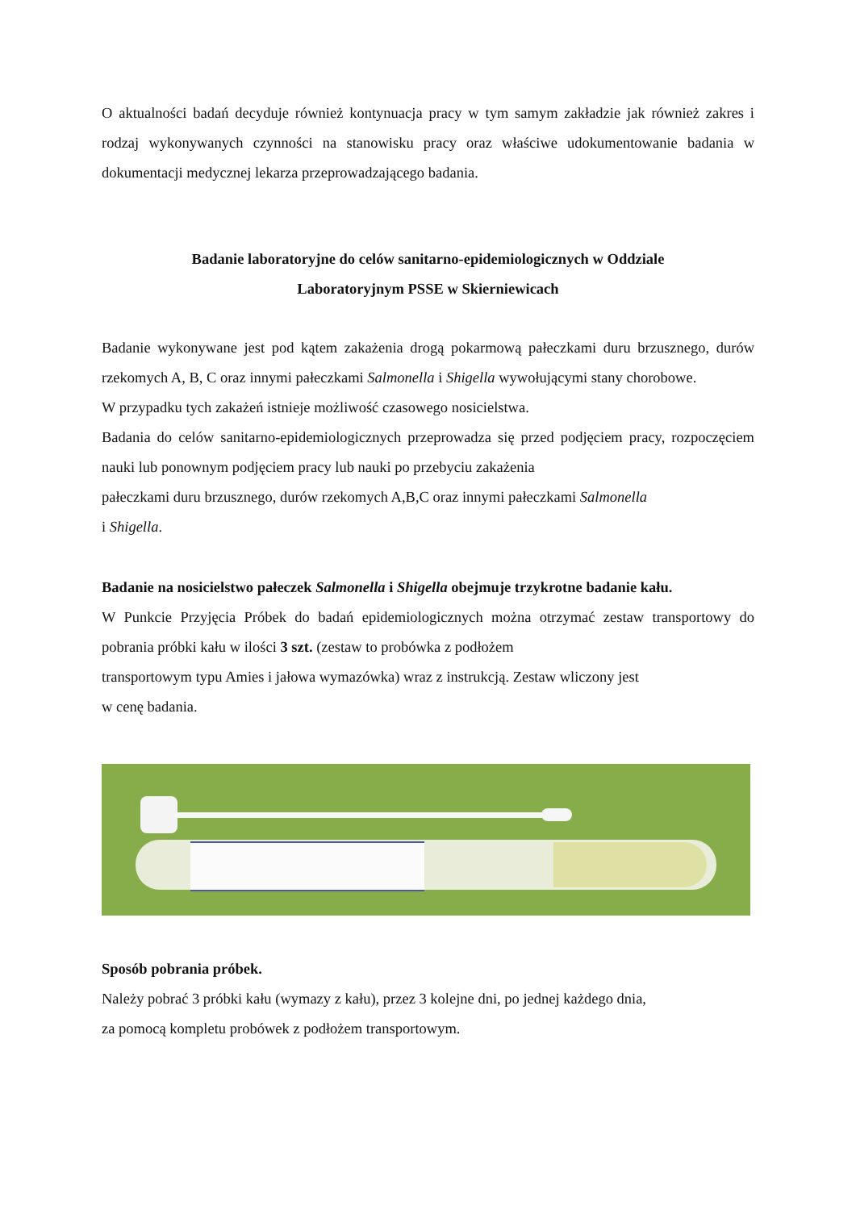O aktualności badań decyduje również kontynuacja pracy w tym samym zakładzie jak również zakres i rodzaj wykonywanych czynności na stanowisku pracy oraz właściwe udokumentowanie badania w dokumentacji medycznej lekarza przeprowadzającego badania.
Badanie laboratoryjne do celów sanitarno-epidemiologicznych w Oddziale
Laboratoryjnym PSSE w Skierniewicach
Badanie wykonywane jest pod kątem zakażenia drogą pokarmową pałeczkami duru brzusznego, durów rzekomych A, B, C oraz innymi pałeczkami Salmonella i Shigella wywołującymi stany chorobowe.
W przypadku tych zakażeń istnieje możliwość czasowego nosicielstwa.
Badania do celów sanitarno-epidemiologicznych przeprowadza się przed podjęciem pracy, rozpoczęciem nauki lub ponownym podjęciem pracy lub nauki po przebyciu zakażenia
pałeczkami duru brzusznego, durów rzekomych A,B,C oraz innymi pałeczkami Salmonella
i Shigella.
Badanie na nosicielstwo pałeczek Salmonella i Shigella obejmuje trzykrotne badanie kału.
W Punkcie Przyjęcia Próbek do badań epidemiologicznych można otrzymać zestaw transportowy do pobrania próbki kału w ilości 3 szt. (zestaw to probówka z podłożem
transportowym typu Amies i jałowa wymazówka) wraz z instrukcją. Zestaw wliczony jest
w cenę badania.
Sposób pobrania próbek.
Należy pobrać 3 próbki kału (wymazy z kału), przez 3 kolejne dni, po jednej każdego dnia,
za pomocą kompletu probówek z podłożem transportowym.